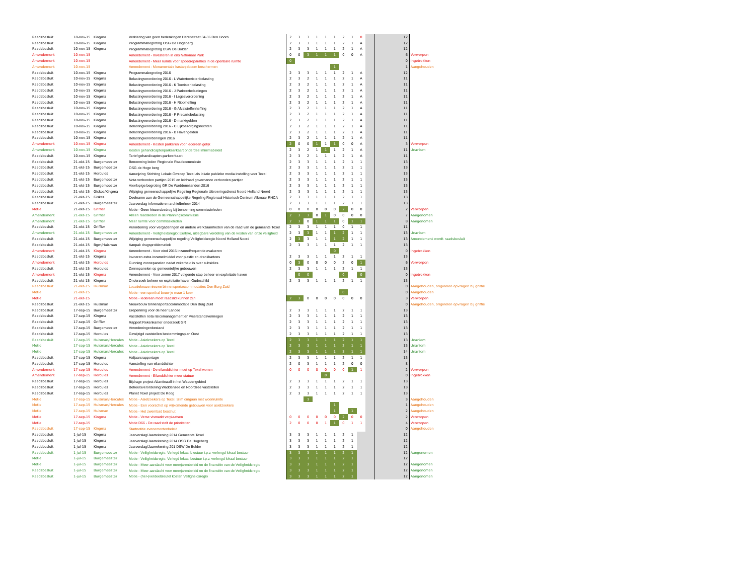| Raadsbesluit | 18-nov-15 | Kingma | Verklaring van geen bedenkingen Herenstraat 34-36 Den Hoorn | 2 | 3 | 3 | 1 | 1 | 1 | 2 | 1 | 0 | | 12 | |
| Raadsbesluit | 10-nov-15 | Kingma | Programmabegroting OSG De Hogeberg | 2 | 3 | 3 | 1 | 1 | 1 | 2 | 1 | A | | 12 | |
| Raadsbesluit | 10-nov-15 | Kingma | Programmabegroting DSW De Bolder | 2 | 3 | 3 | 1 | 1 | 1 | 2 | 1 | A | | 12 | |
| Amendement | 10-nov-15 | | Amendement - Investeren in ons Nationaal Park | 0 | 0 | 3 | 1 | 1 | 1 | 0 | 0 | A | | 6 | Verworpen |
| Amendement | 10-nov-15 | | Amendement - Meer ruimte voor spoedreparaties in de openbare ruimte | 0 | | | | | | | | | | 0 | Ingetrokken |
| Amendement | 10-nov-15 | | Amendement - Monumentale kastanjeboom beschermen | | | | | | 1 | | | | | 1 | Aangehouden |
| Raadsbesluit | 10-nov-15 | Kingma | Programmabegroting 2016 | 2 | 3 | 3 | 1 | 1 | 1 | 2 | 1 | A | | 12 | |
| Raadsbesluit | 10-nov-15 | Kingma | Belastingverordening 2016 - L Watertoeristenbelasting | 2 | 3 | 2 | 1 | 1 | 1 | 2 | 1 | A | | 11 | |
| Raadsbesluit | 10-nov-15 | Kingma | Belastingverordening 2016 - K Toeristenbelasting | 2 | 3 | 2 | 1 | 1 | 1 | 2 | 1 | A | | 11 | |
| Raadsbesluit | 10-nov-15 | Kingma | Belastingverordening 2016 - J Parkeerbelastingen | 2 | 3 | 2 | 1 | 1 | 1 | 2 | 1 | A | | 11 | |
| Raadsbesluit | 10-nov-15 | Kingma | Belastingverordening 2016 - I Legesverordening | 2 | 3 | 2 | 1 | 1 | 1 | 2 | 1 | A | | 11 | |
| Raadsbesluit | 10-nov-15 | Kingma | Belastingverordening 2016 - H Rioolheffing | 2 | 3 | 2 | 1 | 1 | 1 | 2 | 1 | A | | 11 | |
| Raadsbesluit | 10-nov-15 | Kingma | Belastingverordening 2016 - G Afvalstoffenheffing | 2 | 3 | 2 | 1 | 1 | 1 | 2 | 1 | A | | 11 | |
| Raadsbesluit | 10-nov-15 | Kingma | Belastingverordening 2016 - F Precariobelasting | 2 | 3 | 2 | 1 | 1 | 1 | 2 | 1 | A | | 11 | |
| Raadsbesluit | 10-nov-15 | Kingma | Belastingverordening 2016 - D marktgelden | 2 | 3 | 2 | 1 | 1 | 1 | 2 | 1 | A | | 11 | |
| Raadsbesluit | 10-nov-15 | Kingma | Belastingverordening 2016 - C Lijkbezorgingsrechten | 2 | 3 | 2 | 1 | 1 | 1 | 2 | 1 | A | | 11 | |
| Raadsbesluit | 10-nov-15 | Kingma | Belastingverordening 2016 - B Havengelden | 2 | 3 | 2 | 1 | 1 | 1 | 2 | 1 | A | | 11 | |
| Raadsbesluit | 10-nov-15 | Kingma | Belastingverordeningen 2016 | 2 | 3 | 2 | 1 | 1 | 1 | 2 | 1 | A | | 11 | |
| Amendement | 10-nov-15 | Kingma | Amendement - Kosten parkeren voor iedereen gelijk | 2 | 0 | 0 | 1 | 1 | 1 | 0 | 0 | A | | 3 | Verworpen |
| Amendement | 10-nov-15 | Kingma | Kosten gehandicaptenparkeerkaart onderdeel minimabeleid | 2 | 3 | 2 | 1 | 1 | 1 | 2 | 1 | A | | 11 | Unaniem |
| Raadsbesluit | 10-nov-15 | Kingma | Tarief gehandicapten-parkeerkaart | 2 | 3 | 2 | 1 | 1 | 1 | 2 | 1 | A | | 11 | |
| Raadsbesluit | 21-okt-15 | Burgemeester | Benoeming leden Regionale Raadscommissie | 2 | 3 | 3 | 1 | 1 | 1 | 2 | 1 | 1 | | 13 | |
| Raadsbesluit | 21-okt-15 | Burgemeester | OSG de Hoge berg | 2 | 3 | 3 | 1 | 1 | 1 | 2 | 1 | 1 | | 13 | |
| Raadsbesluit | 21-okt-15 | Hercules | Aanwijzing Stichting Lokale Omroep Texel als lokale publieke media instelling voor Texel | 2 | 3 | 3 | 1 | 1 | 1 | 2 | 1 | 1 | | 13 | |
| Raadsbesluit | 21-okt-15 | Burgemeester | Nota verbonden partijen 2015 en leidraad governance verbonden partijen | 2 | 3 | 3 | 1 | 1 | 1 | 2 | 1 | 1 | | 13 | |
| Raadsbesluit | 21-okt-15 | Burgemeester | Voorlopige begroting GR De Waddeneilanden 2016 | 2 | 3 | 3 | 1 | 1 | 1 | 2 | 1 | 1 | | 13 | |
| Raadsbesluit | 21-okt-15 | Giskes/Kingma | Wijziging gemeenschappelijke Regeling Regionale Uitvoeringsdienst Noord-Holland Noord | 2 | 3 | 3 | 1 | 1 | 1 | 2 | 1 | 1 | | 13 | |
| Raadsbesluit | 21-okt-15 | Giskes | Deelname aan de Gemeenschappelijke Regeling Regionaal Historisch Centrum Alkmaar RHCA | 2 | 3 | 3 | 1 | 1 | 1 | 2 | 1 | 1 | | 13 | |
| Raadsbesluit | 21-okt-15 | Burgemeester | Jaarverslag informatie en archiefbeheer 2014 | 2 | 3 | 3 | 1 | 1 | 1 | 2 | 1 | 1 | | 13 | |
| Motie | 21-okt-15 | Griffier | Motie - Geen kiezersbedrog bij benoeming commissieleden | 0 | 0 | 0 | 0 | 0 | 0 | 2 | 0 | 0 | | 2 | Verworpen |
| Amendement | 21-okt-15 | Griffier | Alleen raadsleden in de Planningscommissie | 2 | 3 | 3 | 0 | 1 | 0 | 0 | 0 | 0 | | 7 | Aangenomen |
| Amendement | 21-okt-15 | Griffier | Meer ruimte voor commissieleden | 2 | 3 | 0 | 1 | 1 | 1 | 0 | 1 | 1 | | 8 | Aangenomen |
| Raadsbesluit | 21-okt-15 | Griffier | Verordening voor vergaderingen en andere werkzaamheden van de raad van de gemeente Texel | 2 | 3 | 3 | 1 | 1 | 1 | 0 | 1 | 1 | | 11 | |
| Amendement | 21-okt-15 | Burgemeester | Amendement - Veiligheidsregio: Eerlijke, uitlegbare verdeling van de kosten van onze veiligheid | 2 | 3 | 3 | 1 | 1 | 1 | 2 | 1 | 1 | | 13 | Unaniem |
| Raadsbesluit | 21-okt-15 | Burgemeester | Wijziging gemeenschappelijke regeling Veiligheidsregio Noord Holland Noord | 2 | 3 | 3 | 1 | 1 | 1 | 2 | 1 | 1 | | 13 | Amendement wordt raadsbesluit |
| Raadsbesluit | 21-okt-15 | Bgm/Huisman | Aanpak drugsproblematiek | 2 | 3 | 3 | 1 | 1 | 1 | 2 | 1 | 1 | | 13 | |
| Amendement | 21-okt-15 | Kingma | Amendement - Voor eind 2015 inzamelfrequentie evalueren | | | | | | 0 | | | | | 0 | Ingetrokken |
| Raadsbesluit | 21-okt-15 | Kingma | Invoeren extra inzamelmiddel voor plastic en drankkartons | 2 | 3 | 3 | 1 | 1 | 1 | 2 | 1 | 1 | | 13 | |
| Amendement | 21-okt-15 | Hercules | Gunning zonnepanelen nadat zekerheid is over subsidies | 0 | 3 | 0 | 0 | 0 | 0 | 2 | 0 | 1 | | 6 | Verworpen |
| Raadsbesluit | 21-okt-15 | Hercules | Zonnepanelen op gemeentelijke gebouwen | 2 | 3 | 3 | 1 | 1 | 1 | 2 | 1 | 1 | | 13 | |
| Amendement | 21-okt-15 | Kingma | Amendement - Voor zomer 2017 volgende stap beheer en exploitatie haven | | 0 | 0 | | | | 0 | | 0 | | 0 | Ingetrokken |
| Raadsbesluit | 21-okt-15 | Kingma | Onderzoek beheer en exploitatie haven Oudeschild | 2 | 3 | 3 | 1 | 1 | 1 | 2 | 1 | 1 | | 13 | |
| Raadsbesluit | 21-okt-15 | Huisman | Locatiekeuze nieuwe binnensportaccommodaties Den Burg Zuid | | | | | | | | | | | 0 | Aangehouden, originelen opvragen bij griffie |
| Motie | 21-okt-15 | | Motie - een sporthal bouw je maar 1 keer | | | | | | | 0 | | | | 0 | Aangehouden |
| Motie | 21-okt-15 | | Motie - Iedereen moet raadslid kunnen zijn | 2 | 3 | 0 | 0 | 0 | 0 | 0 | 0 | 0 | | 3 | Verworpen |
| Raadsbesluit | 21-okt-15 | Huisman | Nieuwbouw binnensportaccommodatie Den Burg Zuid | | | | | | | | | | | 0 | Aangehouden, originelen opvragen bij griffie |
| Raadsbesluit | 17-sep-15 | Burgemeester | Erepenning voor de heer Lancee | 2 | 3 | 3 | 1 | 1 | 1 | 2 | 1 | 1 | | 13 | |
| Raadsbesluit | 17-sep-15 | Kingma | Vaststellen nota risicomanagement en weerstandsvermogen | 2 | 3 | 3 | 1 | 1 | 1 | 2 | 1 | 1 | | 13 | |
| Raadsbesluit | 17-sep-15 | Griffier | Rapport Rekenkamer onderzoek GR | 2 | 3 | 3 | 1 | 1 | 1 | 2 | 1 | 1 | | 13 | |
| Raadsbesluit | 17-sep-15 | Burgemeester | Verordeningenbestand | 2 | 3 | 3 | 1 | 1 | 1 | 2 | 1 | 1 | | 13 | |
| Raadsbesluit | 17-sep-15 | Hercules | Gewijzigd vaststellen bestemmingsplan Oost | 2 | 3 | 3 | 1 | 1 | 1 | 2 | 1 | 1 | | 13 | |
| Raadsbesluit | 17-sep-15 | Huisman/Hercules | Motie - Asielzoekers op Texel | 2 | 3 | 3 | 1 | 1 | 1 | 2 | 1 | 1 | | 13 | Unaniem |
| Motie | 17-sep-15 | Huisman/Hercules | Motie - Asielzoekers op Texel | 2 | 3 | 3 | 1 | 1 | 1 | 2 | 1 | 1 | | 13 | Unaniem |
| Motie | 17-sep-15 | Huisman/Hercules | Motie - Asielzoekers op Texel | 2 | 3 | 3 | 1 | 1 | 1 | 3 | 1 | 1 | | 14 | Unaniem |
| Raadsbesluit | 17-sep-15 | Kingma | Haljaarsrapportage | 2 | 3 | 3 | 1 | 1 | 1 | 2 | 1 | 1 | | 13 | |
| Raadsbesluit | 17-sep-15 | Hercules | Aanstelling van eilanddichter | 2 | 0 | 3 | 1 | 1 | 1 | 2 | 0 | 0 | | 8 | |
| Amendement | 17-sep-15 | Hercules | Amendement - De eilanddichter moet op Texel wonen | 0 | 0 | 0 | 0 | 0 | 0 | 0 | 1 | 1 | | 2 | Verworpen |
| Amendement | 17-sep-15 | Hercules | Amendement - Eilanddichter meer statuur | | | | | 0 | | | | | | 0 | Ingetrokken |
| Raadsbesluit | 17-sep-15 | Hercules | Bijdrage project Atlanticwall in het Waddengebied | 2 | 3 | 3 | 1 | 1 | 1 | 2 | 1 | 1 | | 13 | |
| Raadsbesluit | 17-sep-15 | Hercules | Beheersverordening Waddenzee en Noordzee vaststellen | 2 | 3 | 3 | 1 | 1 | 1 | 2 | 1 | 1 | | 13 | |
| Raadsbesluit | 17-sep-15 | Hercules | Planet Texel project De Koog | 2 | 3 | 3 | 1 | 1 | 1 | 2 | 1 | 1 | | 13 | |
| Motie | 17-sep-15 | Huisman/Hercules | Motie - Asielzoekers op Texel. Slim omgaan met woonruimte | | | 3 | | | | | | | | 3 | Aangehouden |
| Motie | 17-sep-15 | Huisman/Hercules | Motie - Een voorschot op vrijkomende gebouwen voor asielzoekers | | | | | | 1 | | | | | 1 | Aangehouden |
| Motie | 17-sep-15 | Huisman | Motie - Het zwembad beschut | | | | | | 1 | | 1 | | | 2 | Aangehouden |
| Motie | 17-sep-15 | Kingma | Motie - Verse vismarkt verplaatsen | 0 | 0 | 0 | 0 | 0 | 0 | 2 | 0 | 0 | | 2 | Verworpen |
| Motie | 17-sep-15 | | Motie D66 - De raad stelt de prioriteiten | 2 | 0 | 0 | 0 | 1 | 1 | 0 | 1 | 1 | | 4 | Verworpen |
| Raadsbesluit | 17-sep-15 | Kingma | Startnotitie evenementenbeleid | | | | | | | | | | | 0 | Aangehouden |
| Raadsbesluit | 1-jul-15 | Kingma | Jaarverslag/Jaarrekening 2014 Gemeente Texel | 3 | 3 | 3 | 1 | 1 | 1 | 2 | 1 | | | 12 | |
| Raadsbesluit | 1-jul-15 | Kingma | Jaarverslag/Jaarrekening 2014 OSG De Hogeberg | 3 | 3 | 3 | 1 | 1 | 1 | 2 | 1 | | | 12 | |
| Raadsbesluit | 1-jul-15 | Kingma | Jaarverslag/Jaarrekening 201 DSW De Bolder | 3 | 3 | 3 | 1 | 1 | 1 | 2 | 1 | | | 12 | |
| Raadsbesluit | 1-jul-15 | Burgemeester | Motie - Veiligheidsregio: Verlegd lokaal b estuur i.p.v. verlengd lokaal bestuur | 3 | 3 | 3 | 1 | 1 | 1 | 2 | 1 | | | 12 | Aangenomen |
| Motie | 1-jul-15 | Burgemeester | Motie - Veiligheidsregio: Verlegd lokaal bestuur i.p.v. verlengd lokaal bestuur | 3 | 3 | 3 | 1 | 1 | 1 | 2 | 1 | | | 12 | |
| Motie | 1-jul-15 | Burgemeester | Motie - Meer aandacht voor meerjarenbeleid en de financiën van de Veiligheidsregio | 3 | 3 | 3 | 1 | 1 | 1 | 2 | 1 | | | 12 | Aangenomen |
| Raadsbesluit | 1-jul-15 | Burgemeester | Motie - Meer aandacht voor meerjarenbeleid en de financiën van de Veiligheidsregio | 3 | 3 | 3 | 1 | 1 | 1 | 2 | 1 | | | 12 | Aangenomen |
| Raadsbesluit | 1-jul-15 | Burgemeester | Motie - (her-)verdeelsleutel kosten Veiligheidsregio | 3 | 3 | 3 | 1 | 1 | 1 | 2 | 1 | | | 12 | Aangenomen |